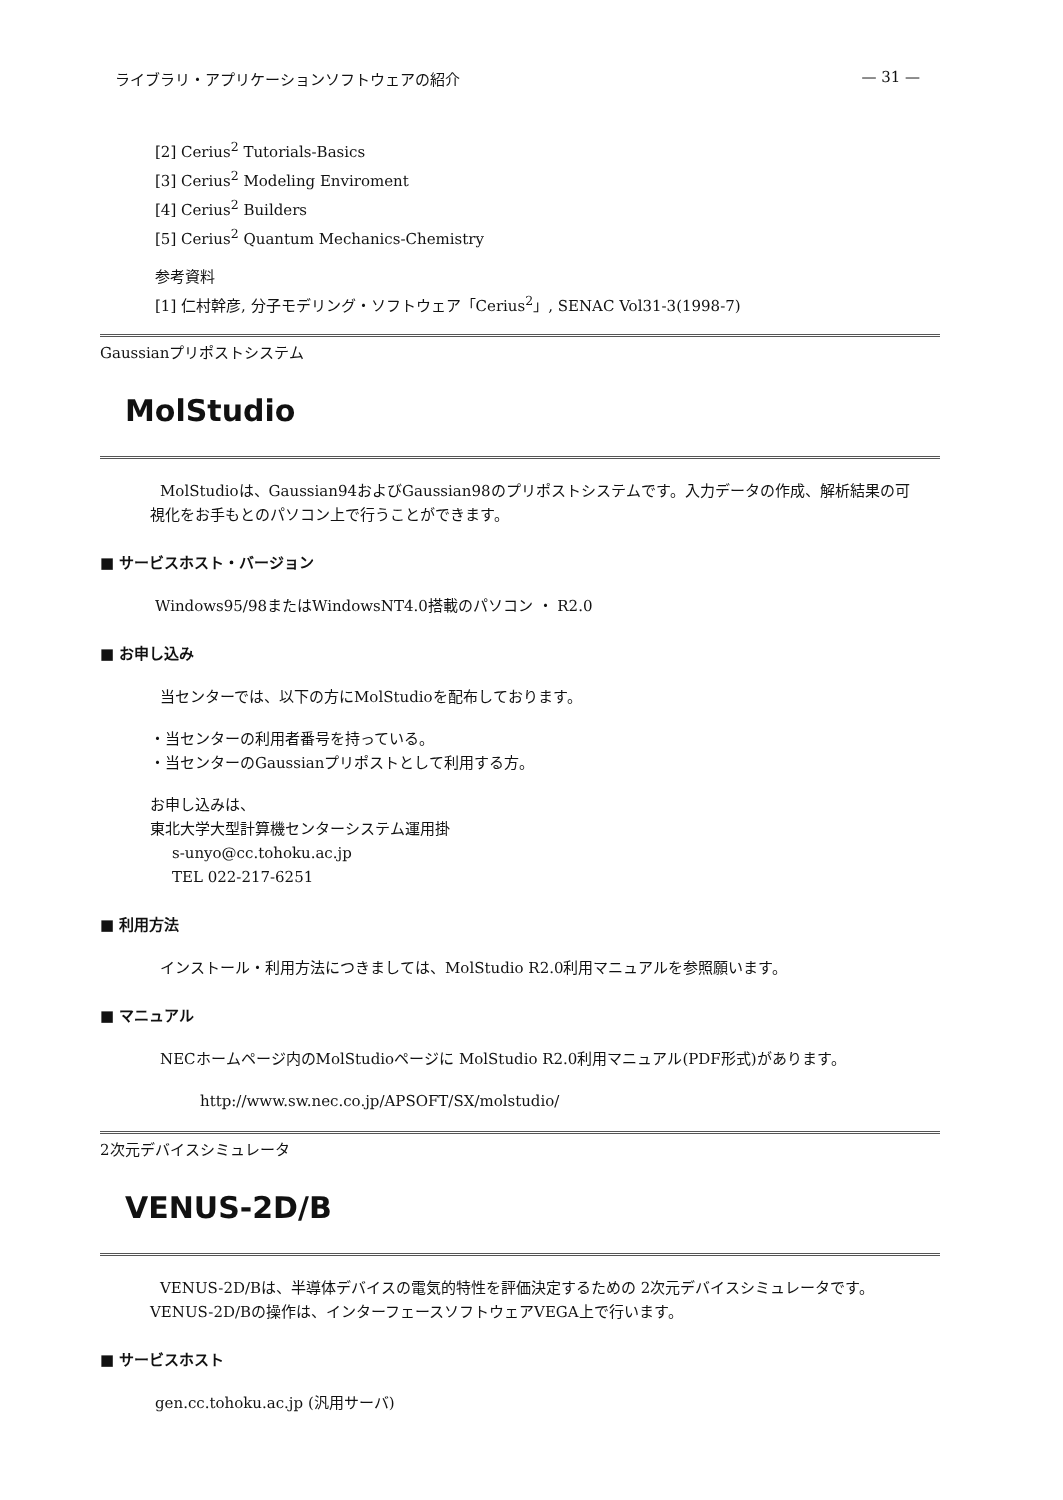ライブラリ・アプリケーションソフトウェアの紹介 — 31 —
[2] Cerius<sup>2</sup> Tutorials-Basics
[3] Cerius<sup>2</sup> Modeling Enviroment
[4] Cerius<sup>2</sup> Builders
[5] Cerius<sup>2</sup> Quantum Mechanics-Chemistry
参考資料
[1] 仁村幹彦, 分子モデリング・ソフトウェア「Cerius<sup>2</sup>」, SENAC Vol31-3(1998-7)
Gaussianプリポストシステム
MolStudio
MolStudioは、Gaussian94およびGaussian98のプリポストシステムです。入力データの作成、解析結果の可
視化をお手もとのパソコン上で行うことができます。
■ サービスホスト・バージョン
Windows95/98またはWindowsNT4.0搭載のパソコン ・ R2.0
■ お申し込み
当センターでは、以下の方にMolStudioを配布しております。
・当センターの利用者番号を持っている。
・当センターのGaussianプリポストとして利用する方。
お申し込みは、
東北大学大型計算機センターシステム運用掛
s-unyo@cc.tohoku.ac.jp
TEL 022-217-6251
■ 利用方法
インストール・利用方法につきましては、MolStudio R2.0利用マニュアルを参照願います。
■ マニュアル
NECホームページ内のMolStudioページに MolStudio R2.0利用マニュアル(PDF形式)があります。
http://www.sw.nec.co.jp/APSOFT/SX/molstudio/
2次元デバイスシミュレータ
VENUS-2D/B
VENUS-2D/Bは、半導体デバイスの電気的特性を評価決定するための 2次元デバイスシミュレータです。
VENUS-2D/Bの操作は、インターフェースソフトウェアVEGA上で行います。
■ サービスホスト
gen.cc.tohoku.ac.jp (汎用サーバ)